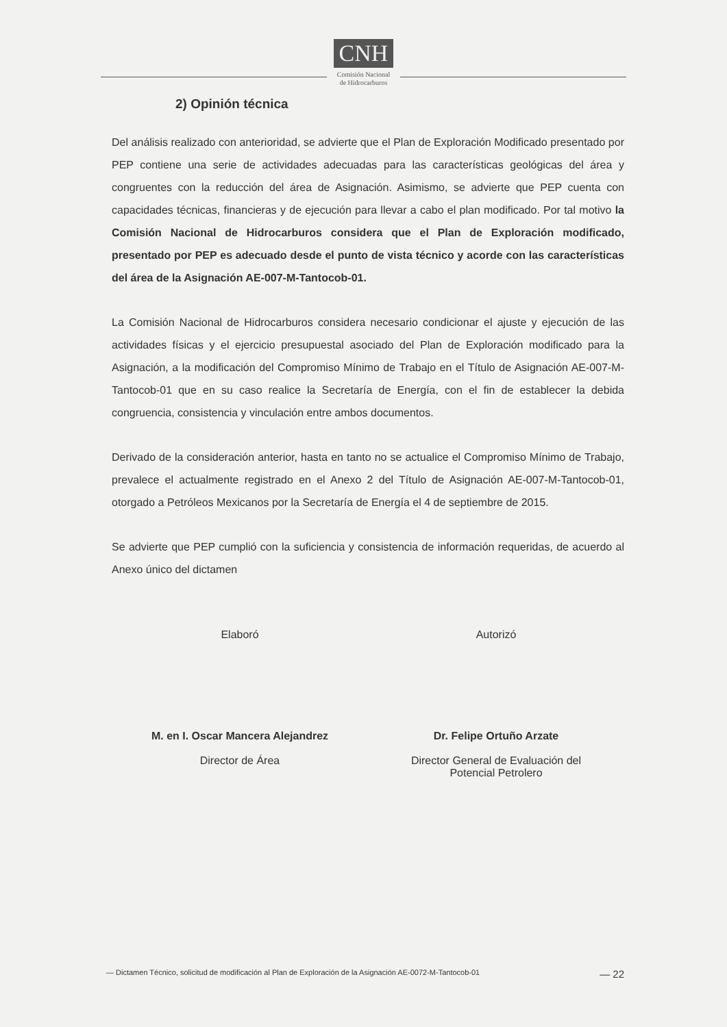CNH
Comisión Nacional
de Hidrocarburos
2) Opinión técnica
Del análisis realizado con anterioridad, se advierte que el Plan de Exploración Modificado presentado por PEP contiene una serie de actividades adecuadas para las características geológicas del área y congruentes con la reducción del área de Asignación. Asimismo, se advierte que PEP cuenta con capacidades técnicas, financieras y de ejecución para llevar a cabo el plan modificado. Por tal motivo la Comisión Nacional de Hidrocarburos considera que el Plan de Exploración modificado, presentado por PEP es adecuado desde el punto de vista técnico y acorde con las características del área de la Asignación AE-007-M-Tantocob-01.
La Comisión Nacional de Hidrocarburos considera necesario condicionar el ajuste y ejecución de las actividades físicas y el ejercicio presupuestal asociado del Plan de Exploración modificado para la Asignación, a la modificación del Compromiso Mínimo de Trabajo en el Título de Asignación AE-007-M-Tantocob-01 que en su caso realice la Secretaría de Energía, con el fin de establecer la debida congruencia, consistencia y vinculación entre ambos documentos.
Derivado de la consideración anterior, hasta en tanto no se actualice el Compromiso Mínimo de Trabajo, prevalece el actualmente registrado en el Anexo 2 del Título de Asignación AE-007-M-Tantocob-01, otorgado a Petróleos Mexicanos por la Secretaría de Energía el 4 de septiembre de 2015.
Se advierte que PEP cumplió con la suficiencia y consistencia de información requeridas, de acuerdo al Anexo único del dictamen
Elaboró
M. en I. Oscar Mancera Alejandrez
Director de Área
Autorizó
Dr. Felipe Ortuño Arzate
Director General de Evaluación del
Potencial Petrolero
— Dictamen Técnico, solicitud de modificación al Plan de Exploración de la Asignación AE-0072-M-Tantocob-01 — 22